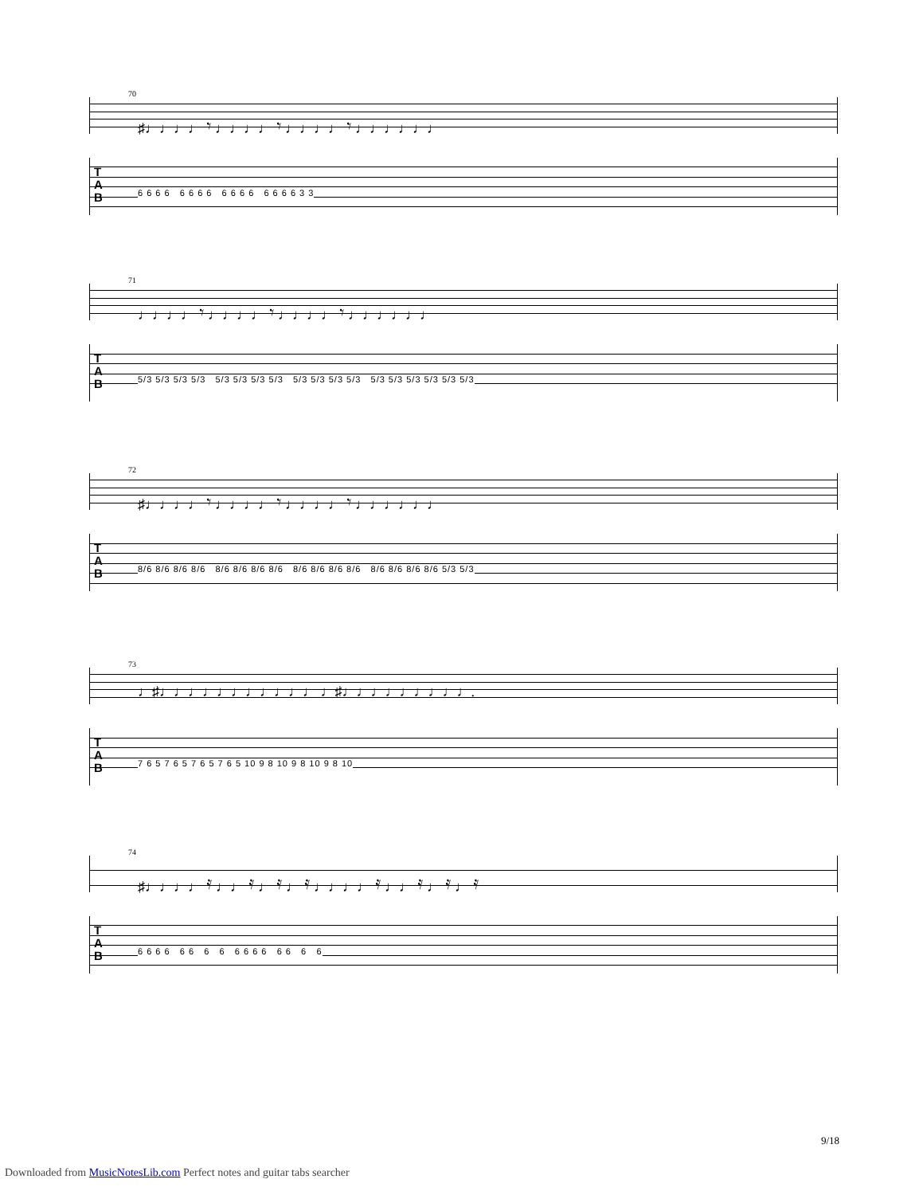70
♯♩♩♩♩ 𝄾 ♩♩♩♩ 𝄾 ♩♩♩♩ 𝄾 ♩♩♩♩♩♩
T
A
B
6 6 6 6 6 6 6 6 6 6 6 6 6 6 6 6 3 3
71
♩♩♩♩ 𝄾 ♩♩♩♩ 𝄾 ♩♩♩♩ 𝄾 ♩♩♩♩♩♩
T
A
B
5/3 5/3 5/3 5/3 5/3 5/3 5/3 5/3 5/3 5/3 5/3 5/3 5/3 5/3 5/3 5/3 5/3 5/3
72
♯♩♩♩♩ 𝄾 ♩♩♩♩ 𝄾 ♩♩♩♩ 𝄾 ♩♩♩♩♩♩
T
A
B
8/6 8/6 8/6 8/6 8/6 8/6 8/6 8/6 8/6 8/6 8/6 8/6 8/6 8/6 8/6 8/6 5/3 5/3
73
♩♯♩♩♩♩♩♩♩♩♩♩♩ ♩♯♩♩♩♩♩♩♩♩♩.
T
A
B
7 6 5 7 6 5 7 6 5 7 6 5 10 9 8 10 9 8 10 9 8 10
74
♯♩♩♩♩ 𝄿 ♩♩ 𝄿 ♩ 𝄿 ♩ 𝄿 ♩♩♩♩ 𝄿 ♩♩ 𝄿 ♩ 𝄿 ♩ 𝄿
T
A
B
6 6 6 6 6 6 6 6 6 6 6 6 6 6 6 6
9/18
Downloaded from MusicNotesLib.com Perfect notes and guitar tabs searcher